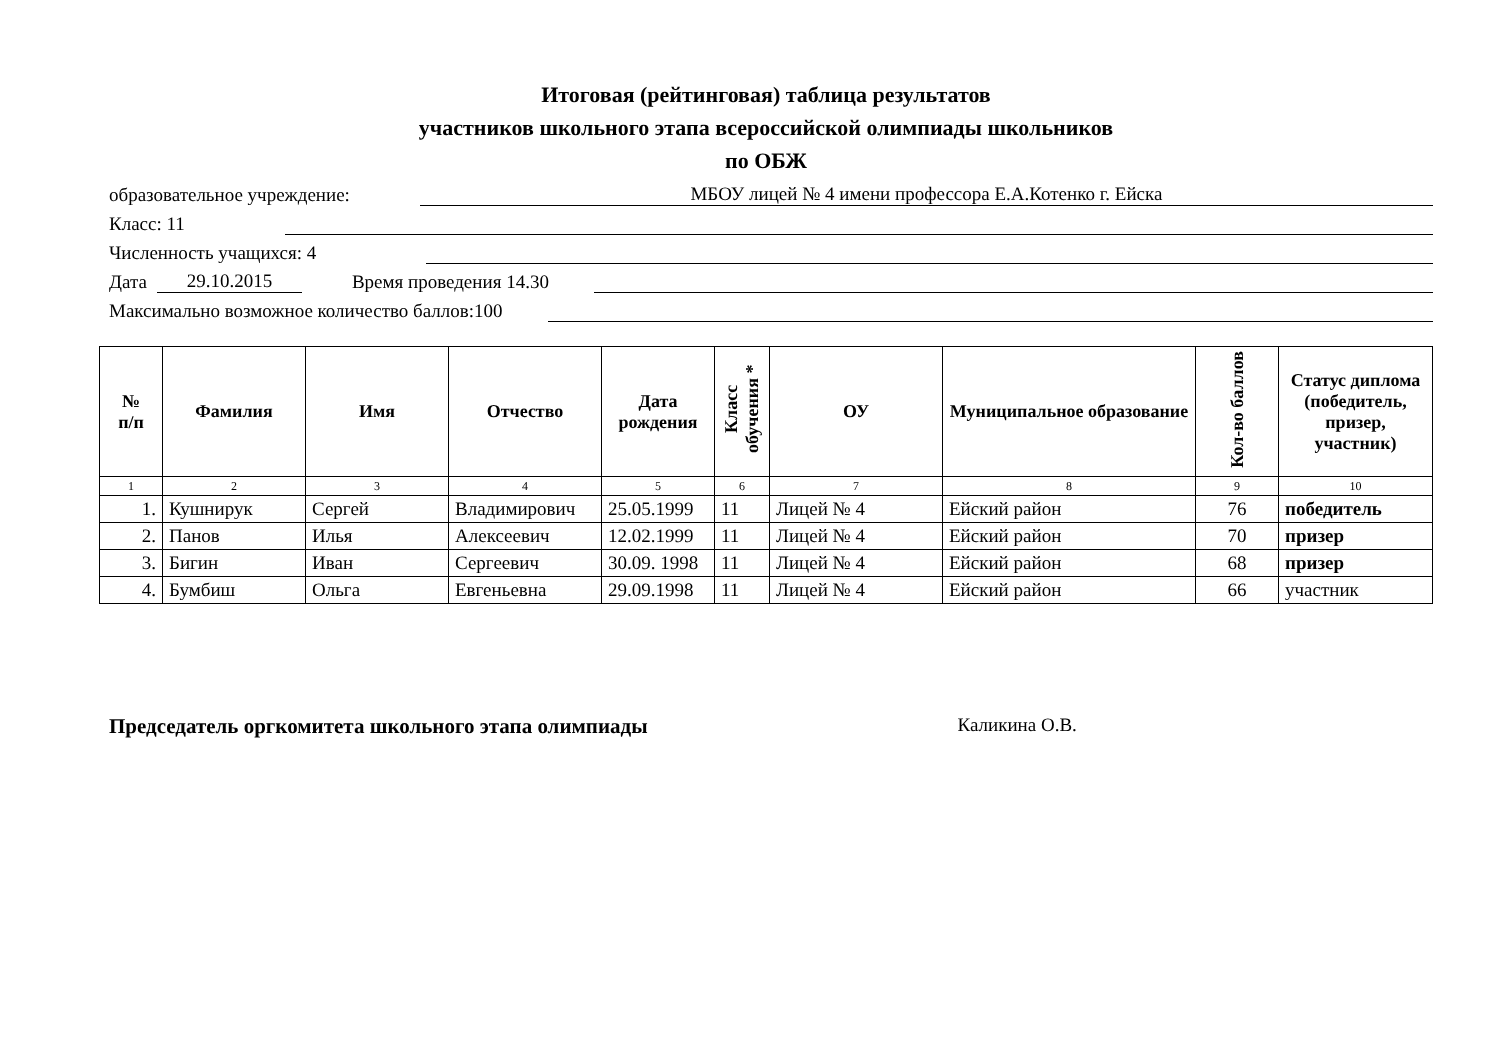Итоговая (рейтинговая) таблица результатов
участников школьного этапа всероссийской олимпиады школьников
по ОБЖ
образовательное учреждение: МБОУ лицей № 4 имени профессора Е.А.Котенко г. Ейска
Класс: 11
Численность учащихся: 4
Дата 29.10.2015 Время проведения 14.30
Максимально возможное количество баллов:100
| № п/п | Фамилия | Имя | Отчество | Дата рождения | Класс обучения * | ОУ | Муниципальное образование | Кол-во баллов | Статус диплома (победитель, призер, участник) |
| --- | --- | --- | --- | --- | --- | --- | --- | --- | --- |
| 1 | 2 | 3 | 4 | 5 | 6 | 7 | 8 | 9 | 10 |
| 1. | Кушнирук | Сергей | Владимирович | 25.05.1999 | 11 | Лицей № 4 | Ейский район | 76 | победитель |
| 2. | Панов | Илья | Алексеевич | 12.02.1999 | 11 | Лицей № 4 | Ейский район | 70 | призер |
| 3. | Бигин | Иван | Сергеевич | 30.09. 1998 | 11 | Лицей № 4 | Ейский район | 68 | призер |
| 4. | Бумбиш | Ольга | Евгеньевна | 29.09.1998 | 11 | Лицей № 4 | Ейский район | 66 | участник |
Председатель оргкомитета школьного этапа олимпиады Каликина О.В.